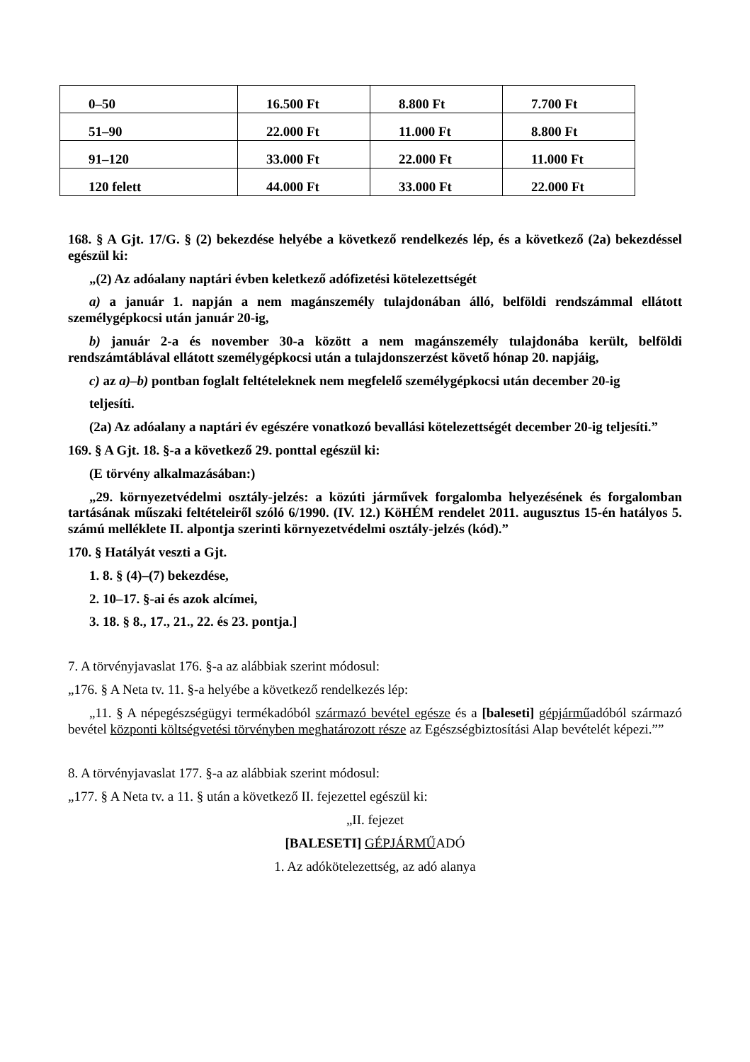| 0–50 | 16.500 Ft | 8.800 Ft | 7.700 Ft |
| 51–90 | 22.000 Ft | 11.000 Ft | 8.800 Ft |
| 91–120 | 33.000 Ft | 22.000 Ft | 11.000 Ft |
| 120 felett | 44.000 Ft | 33.000 Ft | 22.000 Ft |
168. § A Gjt. 17/G. § (2) bekezdése helyébe a következő rendelkezés lép, és a következő (2a) bekezdéssel egészül ki:
„(2) Az adóalany naptári évben keletkező adófizetési kötelezettségét
a) a január 1. napján a nem magánszemély tulajdonában álló, belföldi rendszámmal ellátott személygépkocsi után január 20-ig,
b) január 2-a és november 30-a között a nem magánszemély tulajdonába került, belföldi rendszámtáblával ellátott személygépkocsi után a tulajdonszerzést követő hónap 20. napjáig,
c) az a)–b) pontban foglalt feltételeknek nem megfelelő személygépkocsi után december 20-ig
teljesíti.
(2a) Az adóalany a naptári év egészére vonatkozó bevallási kötelezettségét december 20-ig teljesíti.”
169. § A Gjt. 18. §-a a következő 29. ponttal egészül ki:
(E törvény alkalmazásában:)
„29. környezetvédelmi osztály-jelzés: a közúti járművek forgalomba helyezésének és forgalomban tartásának műszaki feltételeiről szóló 6/1990. (IV. 12.) KöHÉM rendelet 2011. augusztus 15-én hatályos 5. számú melléklete II. alpontja szerinti környezetvédelmi osztály-jelzés (kód).”
170. § Hatályát veszti a Gjt.
1. 8. § (4)–(7) bekezdése,
2. 10–17. §-ai és azok alcímei,
3. 18. § 8., 17., 21., 22. és 23. pontja.]
7. A törvényjavaslat 176. §-a az alábbiak szerint módosul:
„176. § A Neta tv. 11. §-a helyébe a következő rendelkezés lép:
„11. § A népegészségügyi termékadóból származó bevétel egésze és a [baleseti] gépjárműadóból származó bevétel központi költségvetési törvényben meghatározott része az Egészségbiztosítási Alap bevételét képezi.””
8. A törvényjavaslat 177. §-a az alábbiak szerint módosul:
„177. § A Neta tv. a 11. § után a következő II. fejezettel egészül ki:
„II. fejezet
[BALESETI] GÉPJÁRMŰADÓ
1. Az adókötelezettség, az adó alanya